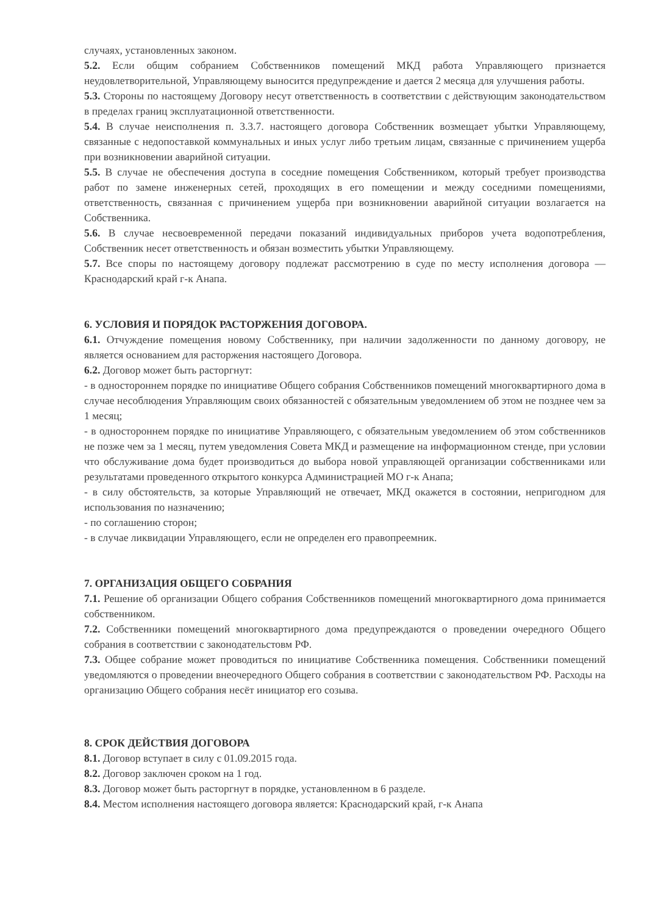случаях, установленных законом.
5.2. Если общим собранием Собственников помещений МКД работа Управляющего признается неудовлетворительной, Управляющему выносится предупреждение и дается 2 месяца для улучшения работы.
5.3. Стороны по настоящему Договору несут ответственность в соответствии с действующим законодательством в пределах границ эксплуатационной ответственности.
5.4. В случае неисполнения п. 3.3.7. настоящего договора Собственник возмещает убытки Управляющему, связанные с недопоставкой коммунальных и иных услуг либо третьим лицам, связанные с причинением ущерба при возникновении аварийной ситуации.
5.5. В случае не обеспечения доступа в соседние помещения Собственником, который требует производства работ по замене инженерных сетей, проходящих в его помещении и между соседними помещениями, ответственность, связанная с причинением ущерба при возникновении аварийной ситуации возлагается на Собственника.
5.6. В случае несвоевременной передачи показаний индивидуальных приборов учета водопотребления, Собственник несет ответственность и обязан возместить убытки Управляющему.
5.7. Все споры по настоящему договору подлежат рассмотрению в суде по месту исполнения договора — Краснодарский край г-к Анапа.
6. УСЛОВИЯ И ПОРЯДОК РАСТОРЖЕНИЯ ДОГОВОРА.
6.1. Отчуждение помещения новому Собственнику, при наличии задолженности по данному договору, не является основанием для расторжения настоящего Договора.
6.2. Договор может быть расторгнут:
- в одностороннем порядке по инициативе Общего собрания Собственников помещений многоквартирного дома в случае несоблюдения Управляющим своих обязанностей с обязательным уведомлением об этом не позднее чем за 1 месяц;
- в одностороннем порядке по инициативе Управляющего, с обязательным уведомлением об этом собственников не позже чем за 1 месяц, путем уведомления Совета МКД и размещение на информационном стенде, при условии что обслуживание дома будет производиться до выбора новой управляющей организации собственниками или результатами проведенного открытого конкурса Администрацией МО г-к Анапа;
- в силу обстоятельств, за которые Управляющий не отвечает, МКД окажется в состоянии, непригодном для использования по назначению;
- по соглашению сторон;
- в случае ликвидации Управляющего, если не определен его правопреемник.
7. ОРГАНИЗАЦИЯ ОБЩЕГО СОБРАНИЯ
7.1. Решение об организации Общего собрания Собственников помещений многоквартирного дома принимается собственником.
7.2. Собственники помещений многоквартирного дома предупреждаются о проведении очередного Общего собрания в соответствии с законодательстовм РФ.
7.3. Общее собрание может проводиться по инициативе Собственника помещения. Собственники помещений уведомляются о проведении внеочередного Общего собрания в соответствии с законодательством РФ. Расходы на организацию Общего собрания несёт инициатор его созыва.
8. СРОК ДЕЙСТВИЯ ДОГОВОРА
8.1. Договор вступает в силу с 01.09.2015 года.
8.2. Договор заключен сроком на 1 год.
8.3. Договор может быть расторгнут в порядке, установленном в 6 разделе.
8.4. Местом исполнения настоящего договора является: Краснодарский край, г-к Анапа